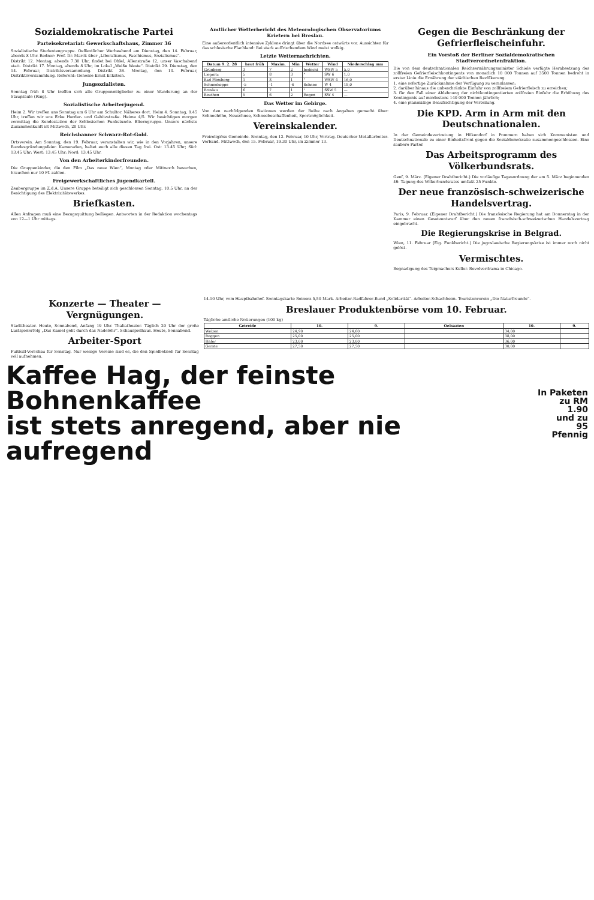Sozialdemokratische Partei
Parteisekretariat: Gewerkschaftshaus, Zimmer 36
Sozialistische Studentengruppe. Oeffentlicher Werbeabend am Dienstag, den 14. Februar, abends 8 Uhr. Redner: Prof. Dr. Marck über „Liberalismus, Faschismus, Sozialismus“.
Distrikt 12. Montag, abends 7.30 Uhr, findet bei Ohlel, Allenstraße 12, unser Vaschabend statt. Distrikt 17. Montag, abends 8 Uhr, im Lokal „Weiße Weste“. Distrikt 29. Dienstag, den 14. Februar, Distriktsversammlung. Distrikt 36. Montag, den 13. Februar, Distriktsversammlung. Referent: Genosse Ernst Eckstein.
Jungsozialisten.
Sonntag früh 8 Uhr treffen sich alle Gruppenmitglieder zu einer Wanderung an der Staupsäule (Ring).
Sozialistische Arbeiterjugend.
Heim 2. Wir treffen uns Sonntag um 6 Uhr am Schultor. Näheres dort. Heim 4. Sonntag, 9.45 Uhr, treffen wir uns Ecke Herder- und Gabitzstraße. Heime 4/5. Wir besichtigen morgen vormittag die Sendestation der Schlesischen Funkstunde. Elterngruppe. Unsere nächste Zusammenkunft ist Mittwoch, 20 Uhr.
Reichsbanner Schwarz-Rot-Gold.
Ortsverein. Am Sonntag, den 19. Februar, veranstalten wir, wie in den Vorjahren, unsere Bundesgründungsfeier. Kameraden, haltet euch alle diesen Tag frei. Ost: 13.45 Uhr; Süd: 13.45 Uhr; West: 13.45 Uhr; Nord: 13.45 Uhr.
Von den Arbeiterkinderfreunden.
Die Gruppenkinder, die den Film „Das neue Wien“, Montag oder Mittwoch besuchen, brauchen nur 10 Pf. zahlen.
Freigewerkschaftliches Jugendkartell.
Zenbergruppe im Z.d.A. Unsere Gruppe beteiligt sich geschlossen Sonntag, 10.5 Uhr, an der Besichtigung des Elektrizitätswerkes.
Briefkasten.
Allen Anfragen muß eine Bezugsquittung beiliegen. Antworten in der Redaktion wochentags von 12—1 Uhr mittags.
Amtlicher Wetterbericht des Meteorologischen Observatoriums Krietern bei Breslau.
Eine außerordentlich intensive Zyklone dringt über die Nordsee ostwärts vor. Aussichten für das schlesische Flachland: Bei stark auffrischendem Wind meist wolkig.
Letzte Wetternachrichten.
| Datum 9. 2. 28 | heut früh | Maxim. | Min | Wetter | Wind | Niederschlag mm |
| --- | --- | --- | --- | --- | --- | --- |
| Grünberg | 3 | 7 | 2 | bedeckt | WSW 5 | 5,0 |
| Liegnitz | 5 | 8 | 3 | " | SW 6 | 1,0 |
| Bad Flinsberg | 1 | 8 | 1 | " | WSW 4 | 16,0 |
| Schneekoppe | -5 | -1 | -6 | Schnee | W 4 | 18,0 |
| Breslau | 6 | 7 | 1 | " | SSW 5 | — |
| Beuthen | 5 | 6 | 2 | Regen | SW 4 | — |
Das Wetter im Gebirge.
Von den nachfolgenden Stationen werden der Reihe nach Angaben gemacht über: Schneehöhe, Neuschnee, Schneebeschaffenheit, Sportmöglichkeit.
Vereinskalender.
Freireligiöse Gemeinde. Sonntag, den 12. Februar, 10 Uhr, Vortrag. Deutscher Metallarbeiter-Verband. Mittwoch, den 15. Februar, 19.30 Uhr, im Zimmer 13.
Gegen die Beschränkung der Gefrierfleischeinfuhr.
Ein Vorstoß der Berliner Sozialdemokratischen Stadtverordnetenfraktion.
Die von dem deutschnationalen Reichsernährungsminister Schiele verfügte Herabsetzung des zollfreien Gefrierfleischkontingents von monatlich 10 000 Tonnen auf 3500 Tonnen bedroht in erster Linie die Ernährung der städtischen Bevölkerung.
1. eine sofortige Zurücknahme der Verfügung zu veranlassen;
2. darüber hinaus die unbeschränkte Einfuhr von zollfreiem Gefrierfleisch zu erreichen;
3. für den Fall einer Ablehnung der nichtkontingentierten zollfreien Einfuhr die Erhöhung des Kontingents auf mindestens 140 000 Tonnen jährlich;
4. eine planmäßige Beaufsichtigung der Verteilung.
Die KPD. Arm in Arm mit den Deutschnationalen.
In der Gemeindevertretung in Hökendorf in Pommern haben sich Kommunisten und Deutschnationale zu einer Einheitsfront gegen die Sozialdemokratie zusammengeschlossen. Eine saubere Partei!
Das Arbeitsprogramm des Völkerbundsrats.
Genf, 9. März. (Eigener Drahtbericht.) Die vorläufige Tagesordnung der am 5. März beginnenden 49. Tagung des Völkerbundsrates umfaßt 25 Punkte.
Der neue französisch-schweizerische Handelsvertrag.
Paris, 9. Februar. (Eigener Drahtbericht.) Die französische Regierung hat am Donnerstag in der Kammer einen Gesetzentwurf über den neuen französisch-schweizerischen Handelsvertrag eingebracht.
Die Regierungskrise in Belgrad.
Wien, 11. Februar (Eig. Funkbericht.) Die jugoslawische Regierungskrise ist immer noch nicht gelöst.
Vermischtes.
Begnadigung des Teigmachers Keller. Revolverdrama in Chicago.
Konzerte — Theater — Vergnügungen.
Stadttheater. Heute, Sonnabend, Anfang 19 Uhr. Thaliatheater. Täglich 20 Uhr der große Lustspielerfolg „Das Kamel geht durch das Nadelöhr“. Schauspielhaus. Heute, Sonnabend.
Arbeiter-Sport
Fußball-Vorschau für Sonntag. Nur wenige Vereine sind es, die den Spielbetrieb für Sonntag voll aufnehmen.
14.10 Uhr, vom Hauptbahnhof. Sonntagskarte Reinerz 5,50 Mark. Arbeiter-Radfahrer-Bund „Solidarität“. Arbeiter-Schachheim. Touristenverein „Die Naturfreunde“.
Breslauer Produktenbörse vom 10. Februar.
Tägliche amtliche Notierungen (100 kg)
| Getreide | 10. | 9. | Oelsaaten | 10. | 9. |
| --- | --- | --- | --- | --- | --- |
| Weizen | 24,90 | 24,60 | | 34,00 | |
| Roggen | 25,00 | 25,00 | | 38,00 | |
| Hafer | 23,00 | 23,00 | | 36,00 | |
| Gerste | 27,50 | 27,50 | | 30,00 | |
Kaffee Hag, der feinste Bohnenkaffee
ist stets anregend, aber nie aufregend In Paketen
zu RM 1.90
und zu
95 Pfennig